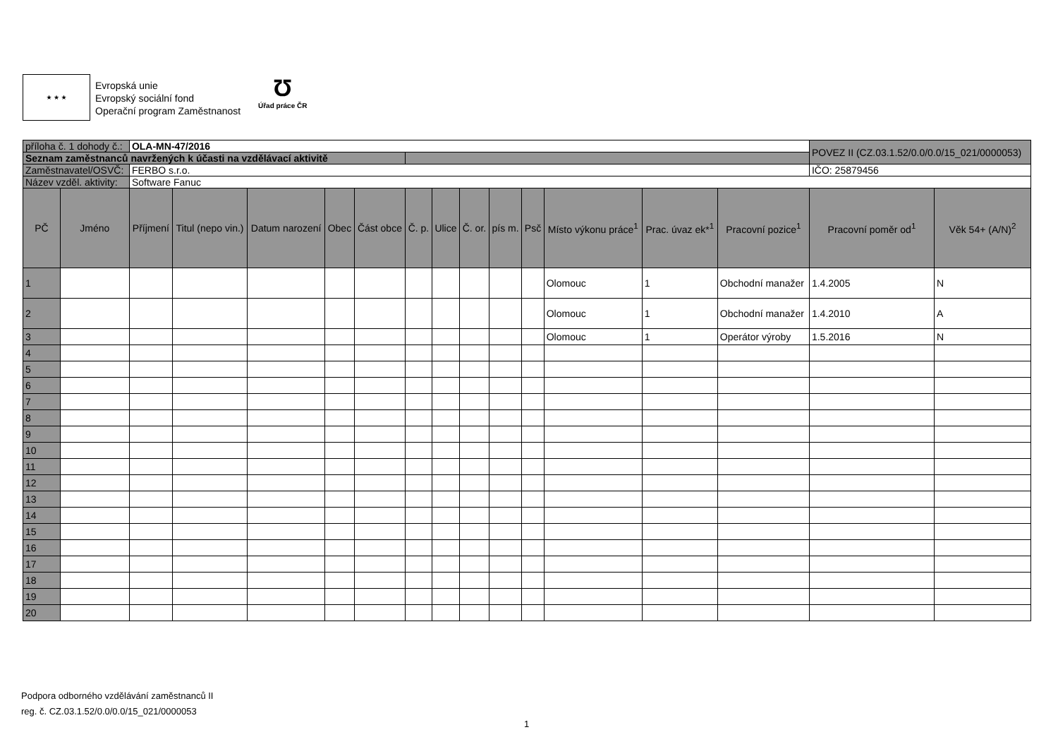★ ★ ★
Evropská unie
Evropský sociální fond
Operační program Zaměstnanost
Ʊ
Úřad práce ČR
| příloha č. 1 dohody č.: | | OLA-MN-47/2016 | | | | | | | | | | | | | POVEZ II (CZ.03.1.52/0.0/0.0/15_021/0000053) | |
| Seznam zaměstnanců navržených k účasti na vzdělávací aktivitě | | | | | | | | | | | | | | | | |
| Zaměstnavatel/OSVČ: | | FERBO s.r.o. | | | | | | | | | | | | | IČO: 25879456 | |
| Název vzděl. aktivity: | | Software Fanuc | | | | | | | | | | | | | | |
| PČ | Jméno | Příjmení | Titul (nepo vin.) | Datum narození | Obec | Část obce | Č. p. | Ulice | Č. or. | pís m. | Psč | Místo výkonu práce<sup>1</sup> | Prac. úvaz ek*<sup>1</sup> | Pracovní pozice<sup>1</sup> | Pracovní poměr od<sup>1</sup> | Věk 54+ (A/N)<sup>2</sup> |
| 1 | | | | | | | | | | | | Olomouc | 1 | Obchodní manažer | 1.4.2005 | N |
| 2 | | | | | | | | | | | | Olomouc | 1 | Obchodní manažer | 1.4.2010 | A |
| 3 | | | | | | | | | | | | Olomouc | 1 | Operátor výroby | 1.5.2016 | N |
| 4 | | | | | | | | | | | | | | | | |
| 5 | | | | | | | | | | | | | | | | |
| 6 | | | | | | | | | | | | | | | | |
| 7 | | | | | | | | | | | | | | | | |
| 8 | | | | | | | | | | | | | | | | |
| 9 | | | | | | | | | | | | | | | | |
| 10 | | | | | | | | | | | | | | | | |
| 11 | | | | | | | | | | | | | | | | |
| 12 | | | | | | | | | | | | | | | | |
| 13 | | | | | | | | | | | | | | | | |
| 14 | | | | | | | | | | | | | | | | |
| 15 | | | | | | | | | | | | | | | | |
| 16 | | | | | | | | | | | | | | | | |
| 17 | | | | | | | | | | | | | | | | |
| 18 | | | | | | | | | | | | | | | | |
| 19 | | | | | | | | | | | | | | | | |
| 20 | | | | | | | | | | | | | | | | |
Podpora odborného vzdělávání zaměstnanců II
reg. č. CZ.03.1.52/0.0/0.0/15_021/0000053
1